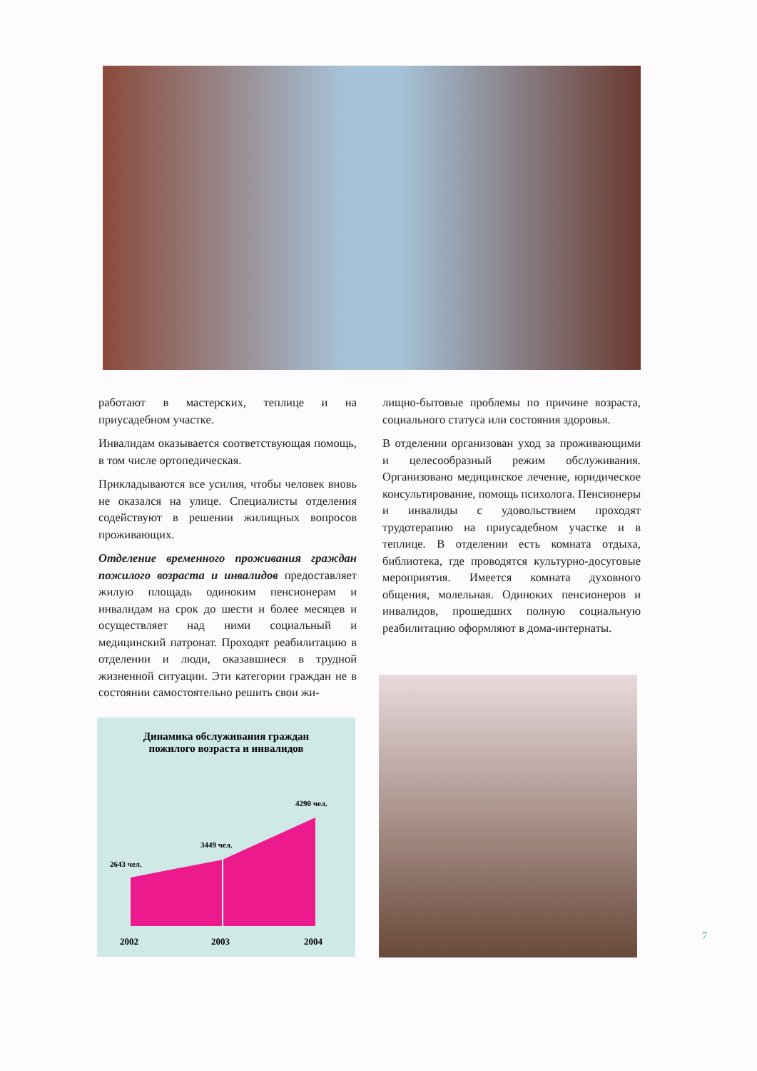работают в мастерских, теплице и на приусадебном участке.
Инвалидам оказывается соответствующая помощь, в том числе ортопедическая.
Прикладываются все усилия, чтобы человек вновь не оказался на улице. Специалисты отделения содействуют в решении жилищных вопросов проживающих.
Отделение временного проживания граждан пожилого возраста и инвалидов предоставляет жилую площадь одиноким пенсионерам и инвалидам на срок до шести и более месяцев и осуществляет над ними социальный и медицинский патронат. Проходят реабилитацию в отделении и люди, оказавшиеся в трудной жизненной ситуации. Эти категории граждан не в состоянии самостоятельно решить свои жи-
лищно-бытовые проблемы по причине возраста, социального статуса или состояния здоровья.
В отделении организован уход за проживающими и целесообразный режим обслуживания. Организовано медицинское лечение, юридическое консультирование, помощь психолога. Пенсионеры и инвалиды с удовольствием проходят трудотерапию на приусадебном участке и в теплице. В отделении есть комната отдыха, библиотека, где проводятся культурно-досуговые мероприятия. Имеется комната духовного общения, молельная. Одиноких пенсионеров и инвалидов, прошедших полную социальную реабилитацию оформляют в дома-интернаты.
Динамика обслуживания граждан
пожилого возраста и инвалидов
2643 чел.
3449 чел.
4290 чел.
2002
2003
2004
7